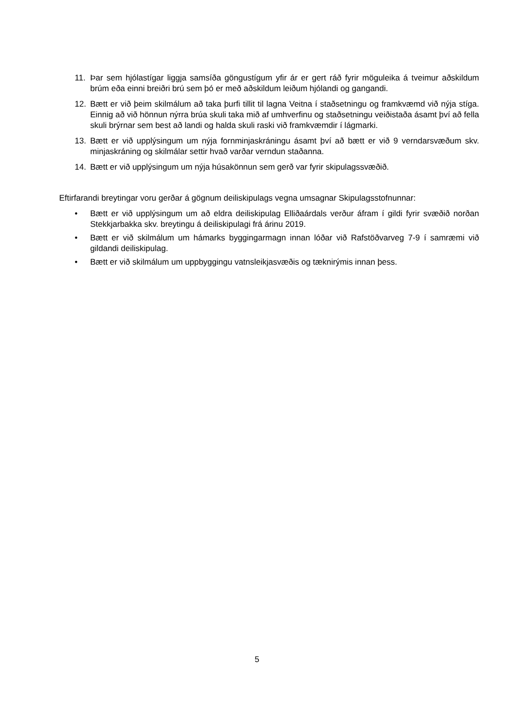11. Þar sem hjólastígar liggja samsíða göngustígum yfir ár er gert ráð fyrir möguleika á tveimur aðskildum brúm eða einni breiðri brú sem þó er með aðskildum leiðum hjólandi og gangandi.
12. Bætt er við þeim skilmálum að taka þurfi tillit til lagna Veitna í staðsetningu og framkvæmd við nýja stíga. Einnig að við hönnun nýrra brúa skuli taka mið af umhverfinu og staðsetningu veiðistaða ásamt því að fella skuli brýrnar sem best að landi og halda skuli raski við framkvæmdir í lágmarki.
13. Bætt er við upplýsingum um nýja fornminjaskráningu ásamt því að bætt er við 9 verndarsvæðum skv. minjaskráning og skilmálar settir hvað varðar verndun staðanna.
14. Bætt er við upplýsingum um nýja húsakönnun sem gerð var fyrir skipulagssvæðið.
Eftirfarandi breytingar voru gerðar á gögnum deiliskipulags vegna umsagnar Skipulagsstofnunnar:
• Bætt er við upplýsingum um að eldra deiliskipulag Elliðaárdals verður áfram í gildi fyrir svæðið norðan Stekkjarbakka skv. breytingu á deiliskipulagi frá árinu 2019.
• Bætt er við skilmálum um hámarks byggingarmagn innan lóðar við Rafstöðvarveg 7-9 í samræmi við gildandi deiliskipulag.
• Bætt er við skilmálum um uppbyggingu vatnsleikjasvæðis og tæknirýmis innan þess.
5